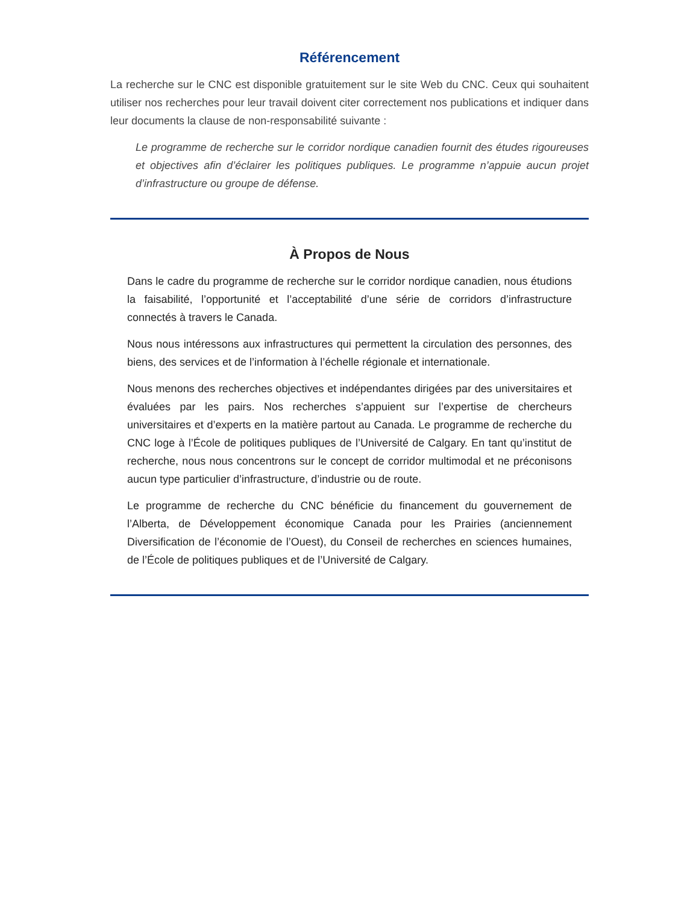Référencement
La recherche sur le CNC est disponible gratuitement sur le site Web du CNC. Ceux qui souhaitent utiliser nos recherches pour leur travail doivent citer correctement nos publications et indiquer dans leur documents la clause de non-responsabilité suivante :
Le programme de recherche sur le corridor nordique canadien fournit des études rigoureuses et objectives afin d’éclairer les politiques publiques. Le programme n’appuie aucun projet d’infrastructure ou groupe de défense.
À Propos de Nous
Dans le cadre du programme de recherche sur le corridor nordique canadien, nous étudions la faisabilité, l’opportunité et l’acceptabilité d’une série de corridors d’infrastructure connectés à travers le Canada.
Nous nous intéressons aux infrastructures qui permettent la circulation des personnes, des biens, des services et de l’information à l’échelle régionale et internationale.
Nous menons des recherches objectives et indépendantes dirigées par des universitaires et évaluées par les pairs. Nos recherches s’appuient sur l’expertise de chercheurs universitaires et d’experts en la matière partout au Canada. Le programme de recherche du CNC loge à l’École de politiques publiques de l’Université de Calgary. En tant qu’institut de recherche, nous nous concentrons sur le concept de corridor multimodal et ne préconisons aucun type particulier d’infrastructure, d’industrie ou de route.
Le programme de recherche du CNC bénéficie du financement du gouvernement de l’Alberta, de Développement économique Canada pour les Prairies (anciennement Diversification de l’économie de l’Ouest), du Conseil de recherches en sciences humaines, de l’École de politiques publiques et de l’Université de Calgary.